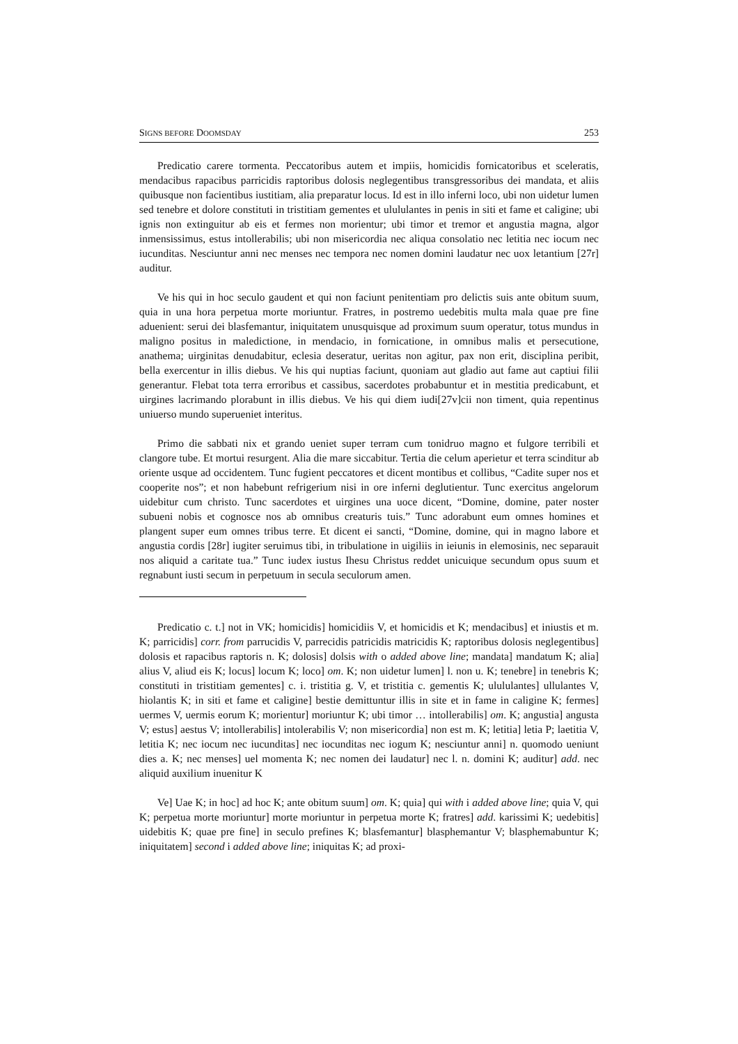SIGNS BEFORE DOOMSDAY 253
Predicatio carere tormenta. Peccatoribus autem et impiis, homicidis fornicatoribus et sceleratis, mendacibus rapacibus parricidis raptoribus dolosis neglegentibus transgressoribus dei mandata, et aliis quibusque non facientibus iustitiam, alia preparatur locus. Id est in illo inferni loco, ubi non uidetur lumen sed tenebre et dolore constituti in tristitiam gementes et ulululantes in penis in siti et fame et caligine; ubi ignis non extinguitur ab eis et fermes non morientur; ubi timor et tremor et angustia magna, algor inmensissimus, estus intollerabilis; ubi non misericordia nec aliqua consolatio nec letitia nec iocum nec iucunditas. Nesciuntur anni nec menses nec tempora nec nomen domini laudatur nec uox letantium [27r] auditur.
Ve his qui in hoc seculo gaudent et qui non faciunt penitentiam pro delictis suis ante obitum suum, quia in una hora perpetua morte moriuntur. Fratres, in postremo uedebitis multa mala quae pre fine aduenient: serui dei blasfemantur, iniquitatem unusquisque ad proximum suum operatur, totus mundus in maligno positus in maledictione, in mendacio, in fornicatione, in omnibus malis et persecutione, anathema; uirginitas denudabitur, eclesia deseratur, ueritas non agitur, pax non erit, disciplina peribit, bella exercentur in illis diebus. Ve his qui nuptias faciunt, quoniam aut gladio aut fame aut captiui filii generantur. Flebat tota terra erroribus et cassibus, sacerdotes probabuntur et in mestitia predicabunt, et uirgines lacrimando plorabunt in illis diebus. Ve his qui diem iudi[27v]cii non timent, quia repentinus uniuerso mundo superueniet interitus.
Primo die sabbati nix et grando ueniet super terram cum tonidruo magno et fulgore terribili et clangore tube. Et mortui resurgent. Alia die mare siccabitur. Tertia die celum aperietur et terra scinditur ab oriente usque ad occidentem. Tunc fugient peccatores et dicent montibus et collibus, “Cadite super nos et cooperite nos”; et non habebunt refrigerium nisi in ore inferni deglutientur. Tunc exercitus angelorum uidebitur cum christo. Tunc sacerdotes et uirgines una uoce dicent, “Domine, domine, pater noster subueni nobis et cognosce nos ab omnibus creaturis tuis.” Tunc adorabunt eum omnes homines et plangent super eum omnes tribus terre. Et dicent ei sancti, “Domine, domine, qui in magno labore et angustia cordis [28r] iugiter seruimus tibi, in tribulatione in uigiliis in ieiunis in elemosinis, nec separauit nos aliquid a caritate tua.” Tunc iudex iustus Ihesu Christus reddet unicuique secundum opus suum et regnabunt iusti secum in perpetuum in secula seculorum amen.
Predicatio c. t.] not in VK; homicidis] homicidiis V, et homicidis et K; mendacibus] et iniustis et m. K; parricidis] corr. from parrucidis V, parrecidis patricidis matricidis K; raptoribus dolosis neglegentibus] dolosis et rapacibus raptoris n. K; dolosis] dolsis with o added above line; mandata] mandatum K; alia] alius V, aliud eis K; locus] locum K; loco] om. K; non uidetur lumen] l. non u. K; tenebre] in tenebris K; constituti in tristitiam gementes] c. i. tristitia g. V, et tristitia c. gementis K; ulululantes] ullulantes V, hiolantis K; in siti et fame et caligine] bestie demittuntur illis in site et in fame in caligine K; fermes] uermes V, uermis eorum K; morientur] moriuntur K; ubi timor … intollerabilis] om. K; angustia] angusta V; estus] aestus V; intollerabilis] intolerabilis V; non misericordia] non est m. K; letitia] letia P; laetitia V, letitia K; nec iocum nec iucunditas] nec iocunditas nec iogum K; nesciuntur anni] n. quomodo ueniunt dies a. K; nec menses] uel momenta K; nec nomen dei laudatur] nec l. n. domini K; auditur] add. nec aliquid auxilium inuenitur K
Ve] Uae K; in hoc] ad hoc K; ante obitum suum] om. K; quia] qui with i added above line; quia V, qui K; perpetua morte moriuntur] morte moriuntur in perpetua morte K; fratres] add. karissimi K; uedebitis] uidebitis K; quae pre fine] in seculo prefines K; blasfemantur] blasphemantur V; blasphemabuntur K; iniquitatem] second i added above line; iniquitas K; ad proxi-